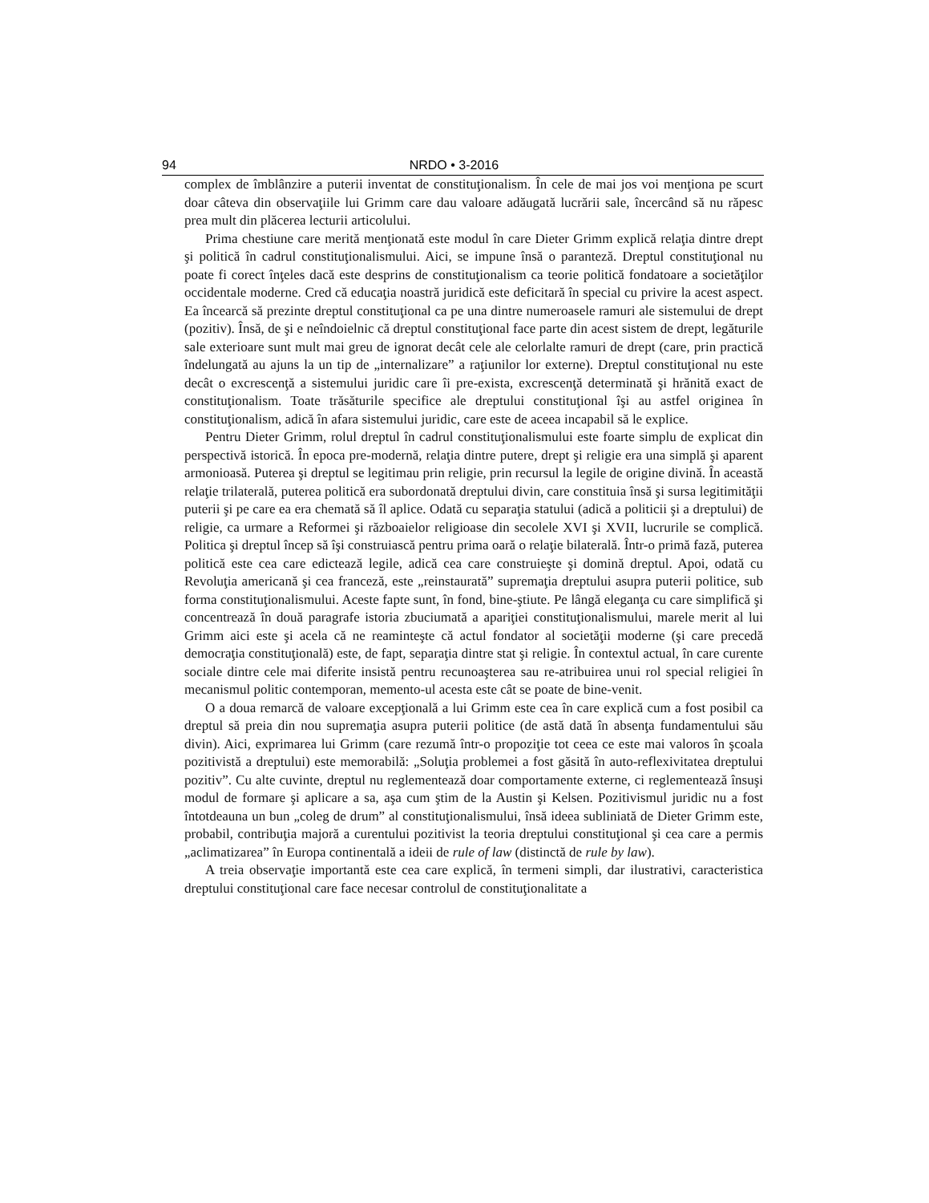94 NRDO • 3-2016
complex de îmblânzire a puterii inventat de constituţionalism. În cele de mai jos voi menţiona pe scurt doar câteva din observaţiile lui Grimm care dau valoare adăugată lucrării sale, încercând să nu răpesc prea mult din plăcerea lecturii articolului.
Prima chestiune care merită menţionată este modul în care Dieter Grimm explică relaţia dintre drept şi politică în cadrul constituţionalismului. Aici, se impune însă o paranteză. Dreptul constituţional nu poate fi corect înţeles dacă este desprins de constituţionalism ca teorie politică fondatoare a societăţilor occidentale moderne. Cred că educaţia noastră juridică este deficitară în special cu privire la acest aspect. Ea încearcă să prezinte dreptul constituţional ca pe una dintre numeroasele ramuri ale sistemului de drept (pozitiv). Însă, de şi e neîndoielnic că dreptul constituţional face parte din acest sistem de drept, legăturile sale exterioare sunt mult mai greu de ignorat decât cele ale celorlalte ramuri de drept (care, prin practică îndelungată au ajuns la un tip de „internalizare” a raţiunilor lor externe). Dreptul constituţional nu este decât o excrescenţă a sistemului juridic care îi pre-exista, excrescenţă determinată şi hrănită exact de constituţionalism. Toate trăsăturile specifice ale dreptului constituţional îşi au astfel originea în constituţionalism, adică în afara sistemului juridic, care este de aceea incapabil să le explice.
Pentru Dieter Grimm, rolul dreptul în cadrul constituţionalismului este foarte simplu de explicat din perspectivă istorică. În epoca pre-modernă, relaţia dintre putere, drept şi religie era una simplă şi aparent armonioasă. Puterea şi dreptul se legitimau prin religie, prin recursul la legile de origine divină. În această relaţie trilaterală, puterea politică era subordonată dreptului divin, care constituia însă şi sursa legitimităţii puterii şi pe care ea era chemată să îl aplice. Odată cu separaţia statului (adică a politicii şi a dreptului) de religie, ca urmare a Reformei şi războaielor religioase din secolele XVI şi XVII, lucrurile se complică. Politica şi dreptul încep să îşi construiască pentru prima oară o relaţie bilaterală. Într-o primă fază, puterea politică este cea care edictează legile, adică cea care construieşte şi domină dreptul. Apoi, odată cu Revoluţia americană şi cea franceză, este „reinstaurată” supremaţia dreptului asupra puterii politice, sub forma constituţionalismului. Aceste fapte sunt, în fond, bine-ştiute. Pe lângă eleganţa cu care simplifică şi concentrează în două paragrafe istoria zbuciumată a apariţiei constituţionalismului, marele merit al lui Grimm aici este şi acela că ne reaminteşte că actul fondator al societăţii moderne (şi care precedă democraţia constituţională) este, de fapt, separaţia dintre stat şi religie. În contextul actual, în care curente sociale dintre cele mai diferite insistă pentru recunoaşterea sau re-atribuirea unui rol special religiei în mecanismul politic contemporan, memento-ul acesta este cât se poate de bine-venit.
O a doua remarcă de valoare excepţională a lui Grimm este cea în care explică cum a fost posibil ca dreptul să preia din nou supremaţia asupra puterii politice (de astă dată în absenţa fundamentului său divin). Aici, exprimarea lui Grimm (care rezumă într-o propoziţie tot ceea ce este mai valoros în şcoala pozitivistă a dreptului) este memorabilă: „Soluţia problemei a fost găsită în auto-reflexivitatea dreptului pozitiv”. Cu alte cuvinte, dreptul nu reglementează doar comportamente externe, ci reglementează însuşi modul de formare şi aplicare a sa, aşa cum ştim de la Austin şi Kelsen. Pozitivismul juridic nu a fost întotdeauna un bun „coleg de drum” al constituţionalismului, însă ideea subliniată de Dieter Grimm este, probabil, contribuţia majoră a curentului pozitivist la teoria dreptului constituţional şi cea care a permis „aclimatizarea” în Europa continentală a ideii de rule of law (distinctă de rule by law).
A treia observaţie importantă este cea care explică, în termeni simpli, dar ilustrativi, caracteristica dreptului constituţional care face necesar controlul de constituţionalitate a